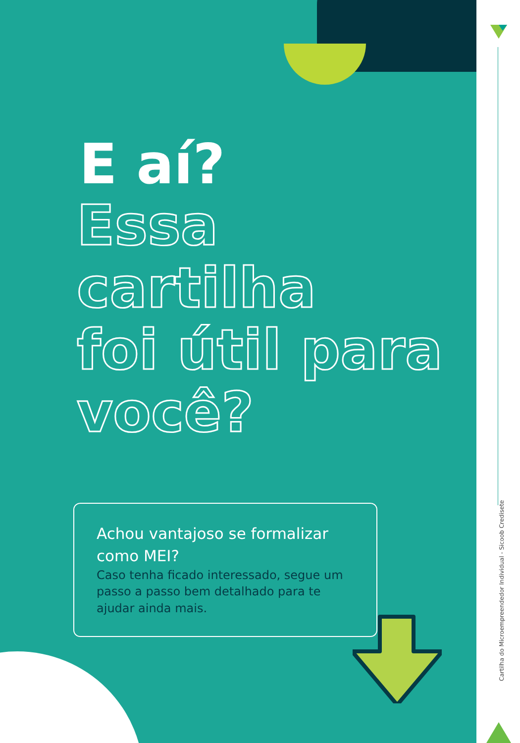E aí?
Essa cartilha
foi útil para
você?
Achou vantajoso se formalizar como MEI?
Caso tenha ficado interessado, segue um passo a passo bem detalhado para te ajudar ainda mais.
Cartilha do Microempreendedor Individual - Sicoob Credisete